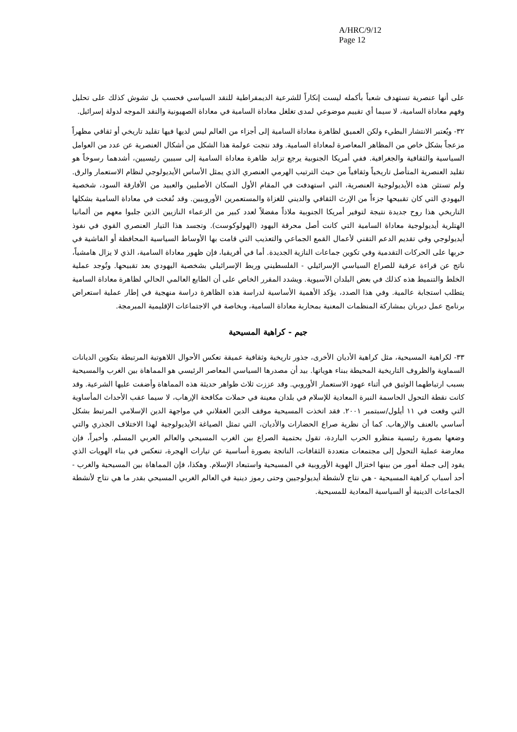A/HRC/9/12
Page 12
على أنها عنصرية تستهدف شعباً بأكمله ليست إنكاراً للشرعية الديمقراطية للنقد السياسي فحسب بل تشوش كذلك على تحليل وفهم معاداة السامية، لا سيما أي تقييم موضوعي لمدى تغلغل معاداة السامية في معاداة الصهيونية والنقد الموجه لدولة إسرائيل.
٣٢- ويُعتبر الانتشار البطيء ولكن العميق لظاهرة معاداة السامية إلى أجزاء من العالم ليس لديها فيها تقليد تاريخي أو ثقافي مظهراً مزعجاً بشكل خاص من المظاهر المعاصرة لمعاداة السامية. وقد نتجت عولمة هذا الشكل من أشكال العنصرية عن عدد من العوامل السياسية والثقافية والجغرافية. ففي أمريكا الجنوبية يرجع تزايد ظاهرة معاداة السامية إلى سببين رئيسيين، أشدهما رسوخاً هو تقليد العنصرية المتأصل تاريخياً وثقافياً من حيث الترتيب الهرمي العنصري الذي يمثل الأساس الأيديولوجي لنظام الاستعمار والرق. ولم تستثن هذه الأيديولوجية العنصرية، التي استهدفت في المقام الأول السكان الأصليين والعبيد من الأفارقة السود، شخصية اليهودي التي كان تقبيحها جزءاً من الإرث الثقافي والديني للغزاة والمستعمرين الأوروبيين. وقد نُفخت في معاداة السامية بشكلها التاريخي هذا روح جديدة نتيجة لتوفير أمريكا الجنوبية ملاذاً مفضلاً لعدد كبير من الزعماء النازيين الذين جلبوا معهم من ألمانيا الهتلرية أيديولوجية معاداة السامية التي كانت أصل محرقة اليهود (الهولوكوست). وتجسد هذا التيار العنصري القوي في نفوذ أيديولوجي وفي تقديم الدعم التقني لأعمال القمع الجماعي والتعذيب التي قامت بها الأوساط السياسية المحافظة أو الفاشية في حربها على الحركات التقدمية وفي تكوين جماعات النازية الجديدة. أما في أفريقيا، فإن ظهور معاداة السامية، الذي لا يزال هامشياً، ناتج عن قراءة عرقية للصراع السياسي الإسرائيلي - الفلسطيني وربط الإسرائيلي بشخصية اليهودي بعد تقبيحها. وتُوجد عملية الخلط والتنميط هذه كذلك في بعض البلدان الآسيوية. ويشدد المقرر الخاص على أن الطابع العالمي الحالي لظاهرة معاداة السامية يتطلب استجابة عالمية. وفي هذا الصدد، يؤكد الأهمية الأساسية لدراسة هذه الظاهرة دراسة منهجية في إطار عملية استعراض برنامج عمل ديربان بمشاركة المنظمات المعنية بمحاربة معاداة السامية، وبخاصة في الاجتماعات الإقليمية المبرمجة.
جيم - كراهية المسيحية
٣٣- لكراهية المسيحية، مثل كراهية الأديان الأخرى، جذور تاريخية وثقافية عميقة تعكس الأحوال اللاهوتية المرتبطة بتكوين الديانات السماوية والظروف التاريخية المحيطة ببناء هوياتها. بيد أن مصدرها السياسي المعاصر الرئيسي هو المماهاة بين الغرب والمسيحية بسبب ارتباطهما الوثيق في أثناء عهود الاستعمار الأوروبي. وقد عززت ثلاث ظواهر حديثة هذه المماهاة وأضفت عليها الشرعية. وقد كانت نقطة التحول الحاسمة النبرة المعادية للإسلام في بلدان معينة في حملات مكافحة الإرهاب، لا سيما عقب الأحداث المأساوية التي وقعت في ١١ أيلول/سبتمبر ٢٠٠١. فقد اتخذت المسيحية موقف الدين العقلاني في مواجهة الدين الإسلامي المرتبط بشكل أساسي بالعنف والإرهاب. كما أن نظرية صراع الحضارات والأديان، التي تمثل الصياغة الأيديولوجية لهذا الاختلاف الجذري والتي وضعها بصورة رئيسية منظرو الحرب الباردة، تقول بحتمية الصراع بين الغرب المسيحي والعالم العربي المسلم. وأخيراً، فإن معارضة عملية التحول إلى مجتمعات متعددة الثقافات، الناتجة بصورة أساسية عن تيارات الهجرة، تنعكس في بناء الهويات الذي يقود إلى جملة أمور من بينها اختزال الهوية الأوروبية في المسيحية واستبعاد الإسلام. وهكذا، فإن المماهاة بين المسيحية والغرب - أحد أسباب كراهية المسيحية - هي نتاج لأنشطة أيديولوجيين وحتى رموز دينية في العالم الغربي المسيحي بقدر ما هي نتاج لأنشطة الجماعات الدينية أو السياسية المعادية للمسيحية.